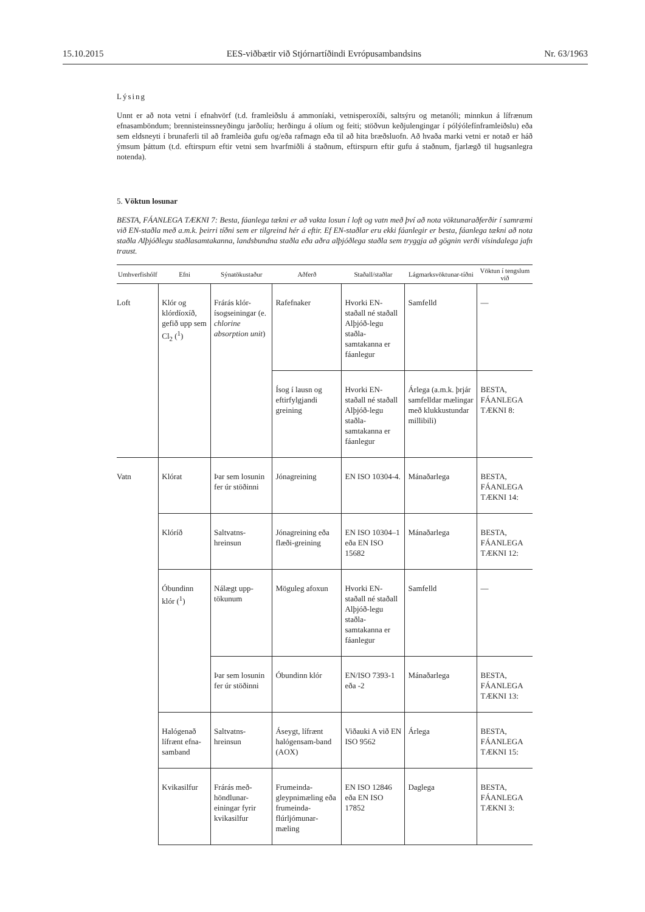15.10.2015 EES-viðbætir við Stjórnartíðindi Evrópusambandsins Nr. 63/1963
Lýsing
Unnt er að nota vetni í efnahvörf (t.d. framleiðslu á ammoníaki, vetnisperoxíði, saltsýru og metanóli; minnkun á lífrænum efnasamböndum; brennisteinssneyðingu jarðolíu; herðingu á olíum og feiti; stöðvun keðjulengingar í pólýólefínframleiðslu) eða sem eldsneyti í brunaferli til að framleiða gufu og/eða rafmagn eða til að hita bræðsluofn. Að hvaða marki vetni er notað er háð ýmsum þáttum (t.d. eftirspurn eftir vetni sem hvarfmiðli á staðnum, eftirspurn eftir gufu á staðnum, fjarlægð til hugsanlegra notenda).
5. Vöktun losunar
BESTA, FÁANLEGA TÆKNI 7: Besta, fáanlega tækni er að vakta losun í loft og vatn með því að nota vöktunaraðferðir í samræmi við EN-staðla með a.m.k. þeirri tíðni sem er tilgreind hér á eftir. Ef EN-staðlar eru ekki fáanlegir er besta, fáanlega tækni að nota staðla Alþjóðlegu staðlasamtakanna, landsbundna staðla eða aðra alþjóðlega staðla sem tryggja að gögnin verði vísindalega jafn traust.
| Umhverfishólf | Efni | Sýnatökustaður | Aðferð | Staðall/staðlar | Lágmarksvöktunar-tíðni | Vöktun í tengslum við |
| --- | --- | --- | --- | --- | --- | --- |
| Loft | Klór og klórdíoxíð, gefið upp sem Cl<sub>2</sub> (<sup>1</sup>) | Frárás klór-ísogseiningar (e. chlorine absorption unit ) | Rafefnaker | Hvorki EN-staðall né staðall Alþjóð-legu staðla-samtakanna er fáanlegur | Samfelld | — |
| | | | Ísog í lausn og eftirfylgjandi greining | Hvorki EN-staðall né staðall Alþjóð-legu staðla-samtakanna er fáanlegur | Árlega (a.m.k. þrjár samfelldar mælingar með klukkustundar millibili) | BESTA, FÁANLEGA TÆKNI 8: |
| Vatn | Klórat | Þar sem losunin fer úr stöðinni | Jónagreining | EN ISO 10304-4. | Mánaðarlega | BESTA, FÁANLEGA TÆKNI 14: |
| | Klóríð | Saltvatns-hreinsun | Jónagreining eða flæði-greining | EN ISO 10304–1 eða EN ISO 15682 | Mánaðarlega | BESTA, FÁANLEGA TÆKNI 12: |
| | Óbundinn klór (<sup>1</sup>) | Nálægt upp-tökunum | Möguleg afoxun | Hvorki EN-staðall né staðall Alþjóð-legu staðla-samtakanna er fáanlegur | Samfelld | — |
| | | Þar sem losunin fer úr stöðinni | Óbundinn klór | EN/ISO 7393-1 eða -2 | Mánaðarlega | BESTA, FÁANLEGA TÆKNI 13: |
| | Halógenað lífrænt efna-samband | Saltvatns-hreinsun | Áseygt, lífrænt halógensam-band (AOX) | Viðauki A við EN ISO 9562 | Árlega | BESTA, FÁANLEGA TÆKNI 15: |
| | Kvikasilfur | Frárás með-höndlunar-einingar fyrir kvikasilfur | Frumeinda-gleypnimæling eða frumeinda-flúrljómunar-mæling | EN ISO 12846 eða EN ISO 17852 | Daglega | BESTA, FÁANLEGA TÆKNI 3: |